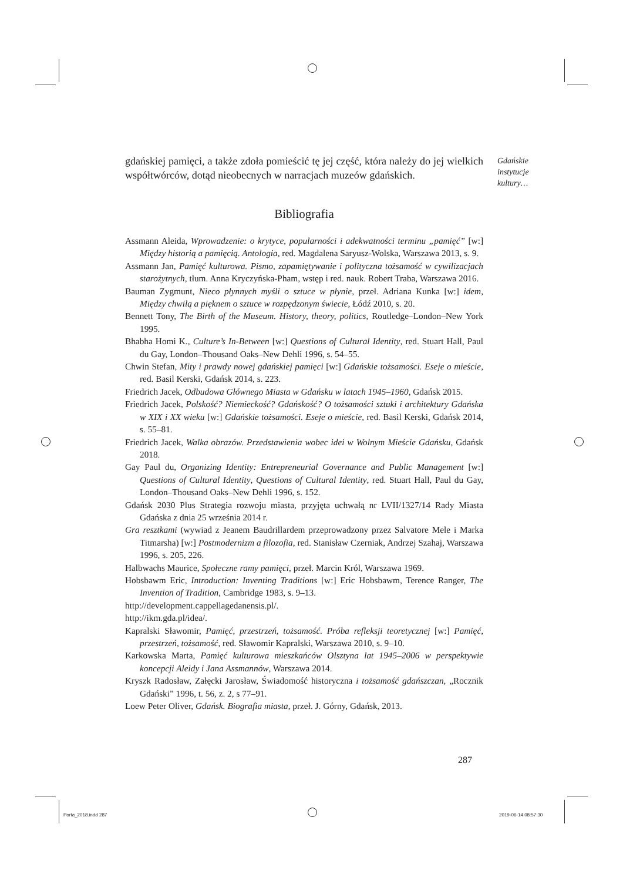gdańskiej pamięci, a także zdoła pomieścić tę jej część, która należy do jej wielkich współtwórców, dotąd nieobecnych w narracjach muzeów gdańskich.
Bibliografia
Assmann Aleida, Wprowadzenie: o krytyce, popularności i adekwatności terminu „pamięć” [w:] Między historią a pamięcią. Antologia, red. Magdalena Saryusz-Wolska, Warszawa 2013, s. 9.
Assmann Jan, Pamięć kulturowa. Pismo, zapamiętywanie i polityczna tożsamość w cywilizacjach starożytnych, tłum. Anna Kryczyńska-Pham, wstęp i red. nauk. Robert Traba, Warszawa 2016.
Bauman Zygmunt, Nieco płynnych myśli o sztuce w płynie, przeł. Adriana Kunka [w:] idem, Między chwilą a pięknem o sztuce w rozpędzonym świecie, Łódź 2010, s. 20.
Bennett Tony, The Birth of the Museum. History, theory, politics, Routledge–London–New York 1995.
Bhabha Homi K., Culture’s In-Between [w:] Questions of Cultural Identity, red. Stuart Hall, Paul du Gay, London–Thousand Oaks–New Dehli 1996, s. 54–55.
Chwin Stefan, Mity i prawdy nowej gdańskiej pamięci [w:] Gdańskie tożsamości. Eseje o mieście, red. Basil Kerski, Gdańsk 2014, s. 223.
Friedrich Jacek, Odbudowa Głównego Miasta w Gdańsku w latach 1945–1960, Gdańsk 2015.
Friedrich Jacek, Polskość? Niemieckość? Gdańskość? O tożsamości sztuki i architektury Gdańska w XIX i XX wieku [w:] Gdańskie tożsamości. Eseje o mieście, red. Basil Kerski, Gdańsk 2014, s. 55–81.
Friedrich Jacek, Walka obrazów. Przedstawienia wobec idei w Wolnym Mieście Gdańsku, Gdańsk 2018.
Gay Paul du, Organizing Identity: Entrepreneurial Governance and Public Management [w:] Questions of Cultural Identity, Questions of Cultural Identity, red. Stuart Hall, Paul du Gay, London–Thousand Oaks–New Dehli 1996, s. 152.
Gdańsk 2030 Plus Strategia rozwoju miasta, przyjęta uchwałą nr LVII/1327/14 Rady Miasta Gdańska z dnia 25 września 2014 r.
Gra resztkami (wywiad z Jeanem Baudrillardem przeprowadzony przez Salvatore Mele i Marka Titmarsha) [w:] Postmodernizm a filozofia, red. Stanisław Czerniak, Andrzej Szahaj, Warszawa 1996, s. 205, 226.
Halbwachs Maurice, Społeczne ramy pamięci, przeł. Marcin Król, Warszawa 1969.
Hobsbawm Eric, Introduction: Inventing Traditions [w:] Eric Hobsbawm, Terence Ranger, The Invention of Tradition, Cambridge 1983, s. 9–13.
http://development.cappellagedanensis.pl/.
http://ikm.gda.pl/idea/.
Kapralski Sławomir, Pamięć, przestrzeń, tożsamość. Próba refleksji teoretycznej [w:] Pamięć, przestrzeń, tożsamość, red. Sławomir Kapralski, Warszawa 2010, s. 9–10.
Karkowska Marta, Pamięć kulturowa mieszkańców Olsztyna lat 1945–2006 w perspektywie koncepcji Aleidy i Jana Assmannów, Warszawa 2014.
Kryszk Radosław, Załęcki Jarosław, Świadomość historyczna i tożsamość gdańszczan, „Rocznik Gdański” 1996, t. 56, z. 2, s 77–91.
Loew Peter Oliver, Gdańsk. Biografia miasta, przeł. J. Górny, Gdańsk, 2013.
Gdańskie
instytucje
kultury…
287
Porta_2018.indd 287 2019-06-14 08:57:30